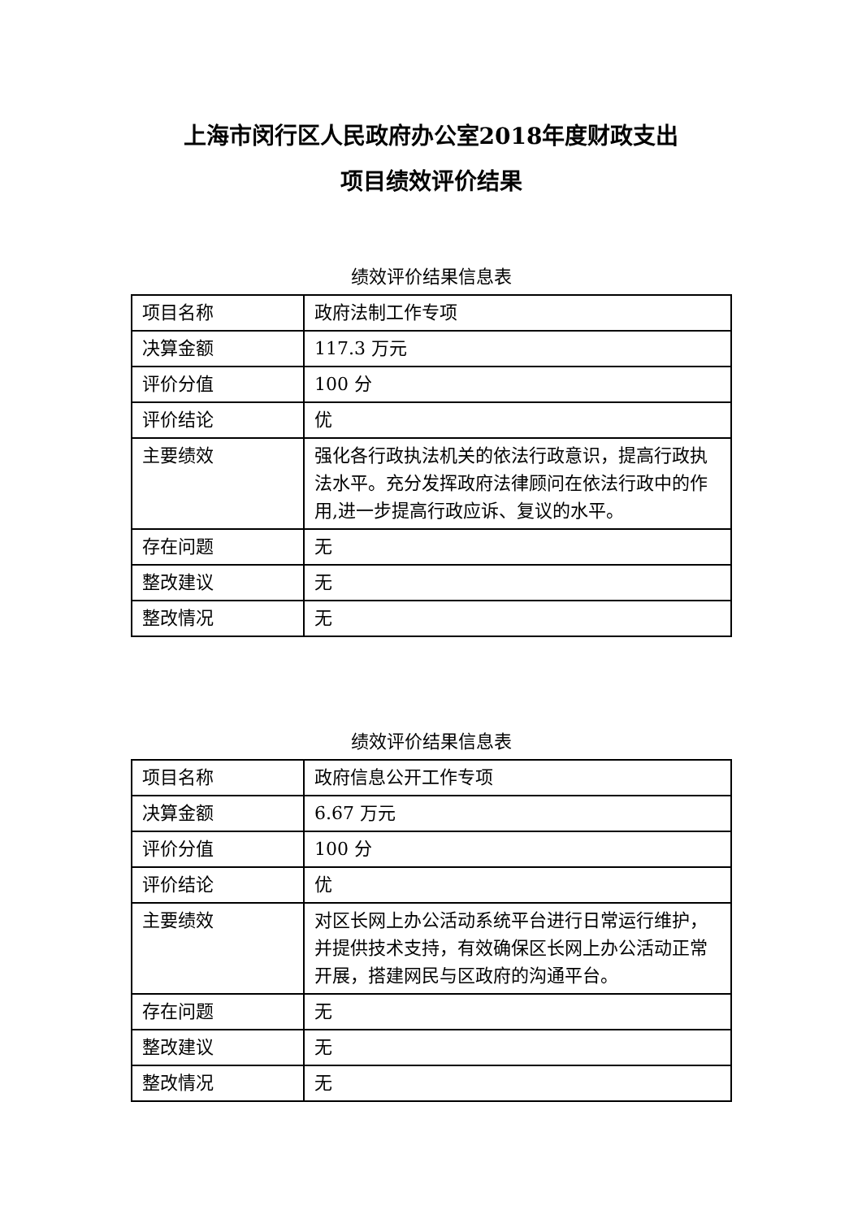上海市闵行区人民政府办公室2018年度财政支出
项目绩效评价结果
绩效评价结果信息表
| 项目名称 | 政府法制工作专项 |
| 决算金额 | 117.3 万元 |
| 评价分值 | 100 分 |
| 评价结论 | 优 |
| 主要绩效 | 强化各行政执法机关的依法行政意识，提高行政执法水平。充分发挥政府法律顾问在依法行政中的作用,进一步提高行政应诉、复议的水平。 |
| 存在问题 | 无 |
| 整改建议 | 无 |
| 整改情况 | 无 |
绩效评价结果信息表
| 项目名称 | 政府信息公开工作专项 |
| 决算金额 | 6.67 万元 |
| 评价分值 | 100 分 |
| 评价结论 | 优 |
| 主要绩效 | 对区长网上办公活动系统平台进行日常运行维护，并提供技术支持，有效确保区长网上办公活动正常开展，搭建网民与区政府的沟通平台。 |
| 存在问题 | 无 |
| 整改建议 | 无 |
| 整改情况 | 无 |